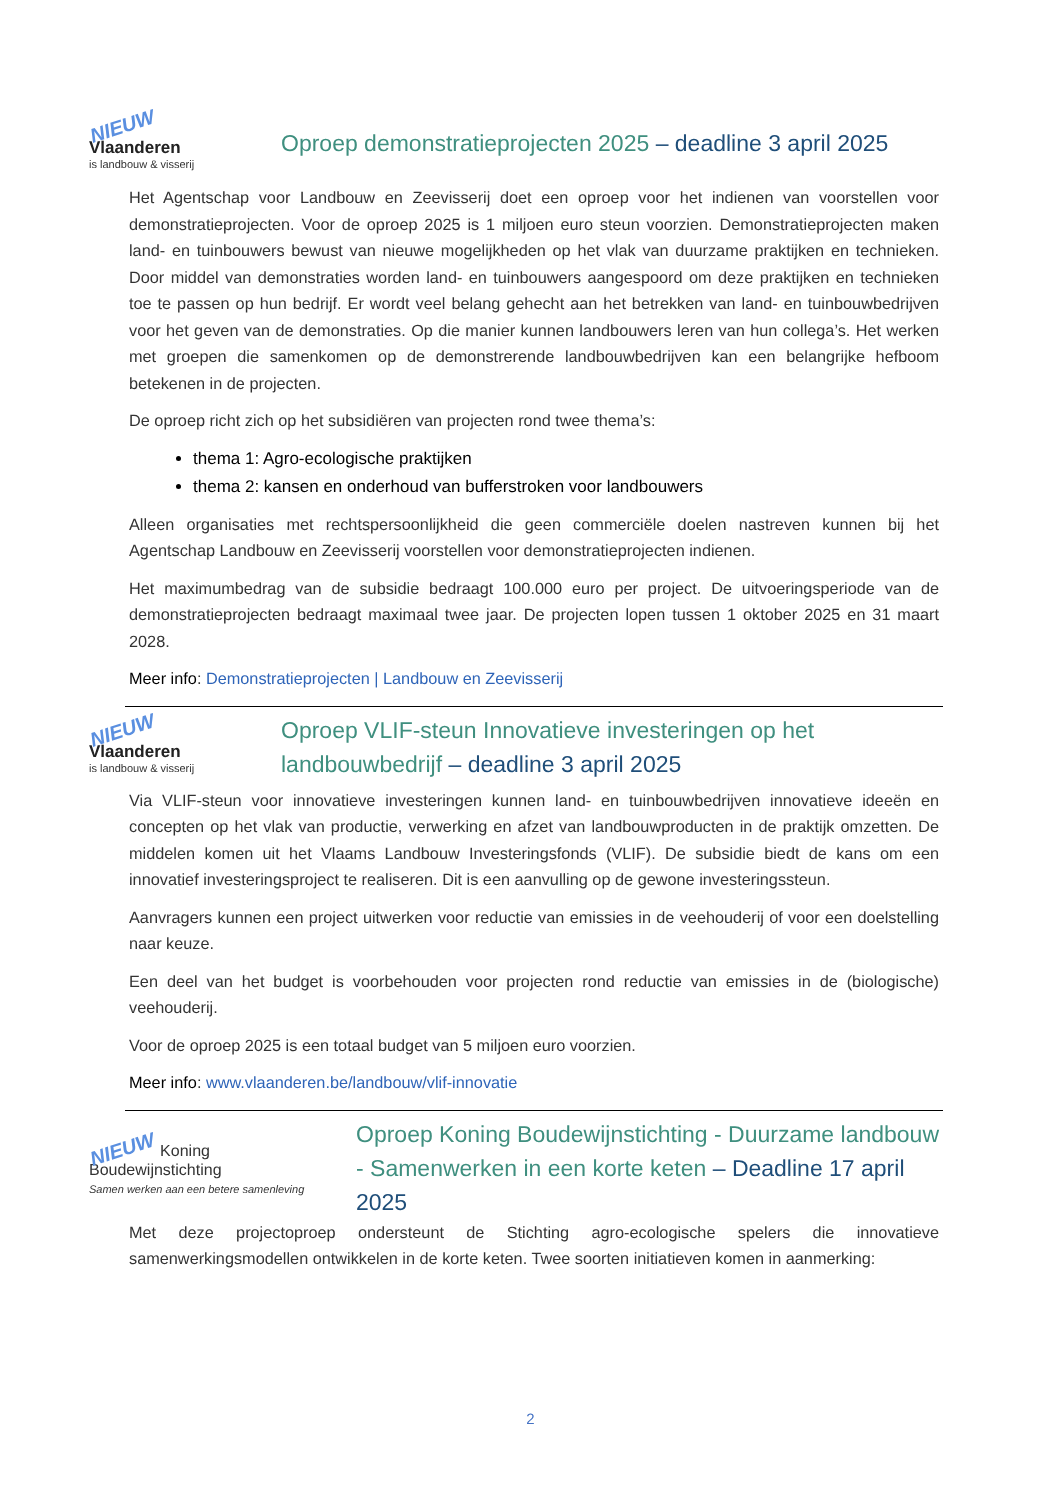NIEUW
Vlaanderen
is landbouw & visserij
Oproep demonstratieprojecten 2025 – deadline 3 april 2025
Het Agentschap voor Landbouw en Zeevisserij doet een oproep voor het indienen van voorstellen voor demonstratieprojecten. Voor de oproep 2025 is 1 miljoen euro steun voorzien. Demonstratieprojecten maken land- en tuinbouwers bewust van nieuwe mogelijkheden op het vlak van duurzame praktijken en technieken. Door middel van demonstraties worden land- en tuinbouwers aangespoord om deze praktijken en technieken toe te passen op hun bedrijf. Er wordt veel belang gehecht aan het betrekken van land- en tuinbouwbedrijven voor het geven van de demonstraties. Op die manier kunnen landbouwers leren van hun collega’s. Het werken met groepen die samenkomen op de demonstrerende landbouwbedrijven kan een belangrijke hefboom betekenen in de projecten.
De oproep richt zich op het subsidiëren van projecten rond twee thema’s:
thema 1: Agro-ecologische praktijken
thema 2: kansen en onderhoud van bufferstroken voor landbouwers
Alleen organisaties met rechtspersoonlijkheid die geen commerciële doelen nastreven kunnen bij het Agentschap Landbouw en Zeevisserij voorstellen voor demonstratieprojecten indienen.
Het maximumbedrag van de subsidie bedraagt 100.000 euro per project. De uitvoeringsperiode van de demonstratieprojecten bedraagt maximaal twee jaar. De projecten lopen tussen 1 oktober 2025 en 31 maart 2028.
Meer info: Demonstratieprojecten | Landbouw en Zeevisserij
NIEUW
Vlaanderen
is landbouw & visserij
Oproep VLIF-steun Innovatieve investeringen op het landbouwbedrijf – deadline 3 april 2025
Via VLIF-steun voor innovatieve investeringen kunnen land- en tuinbouwbedrijven innovatieve ideeën en concepten op het vlak van productie, verwerking en afzet van landbouwproducten in de praktijk omzetten. De middelen komen uit het Vlaams Landbouw Investeringsfonds (VLIF). De subsidie biedt de kans om een innovatief investeringsproject te realiseren. Dit is een aanvulling op de gewone investeringssteun.
Aanvragers kunnen een project uitwerken voor reductie van emissies in de veehouderij of voor een doelstelling naar keuze.
Een deel van het budget is voorbehouden voor projecten rond reductie van emissies in de (biologische) veehouderij.
Voor de oproep 2025 is een totaal budget van 5 miljoen euro voorzien.
Meer info: www.vlaanderen.be/landbouw/vlif-innovatie
NIEUW Koning Boudewijnstichting
Samen werken aan een betere samenleving
Oproep Koning Boudewijnstichting - Duurzame landbouw - Samenwerken in een korte keten – Deadline 17 april 2025
Met deze projectoproep ondersteunt de Stichting agro-ecologische spelers die innovatieve samenwerkingsmodellen ontwikkelen in de korte keten. Twee soorten initiatieven komen in aanmerking:
2